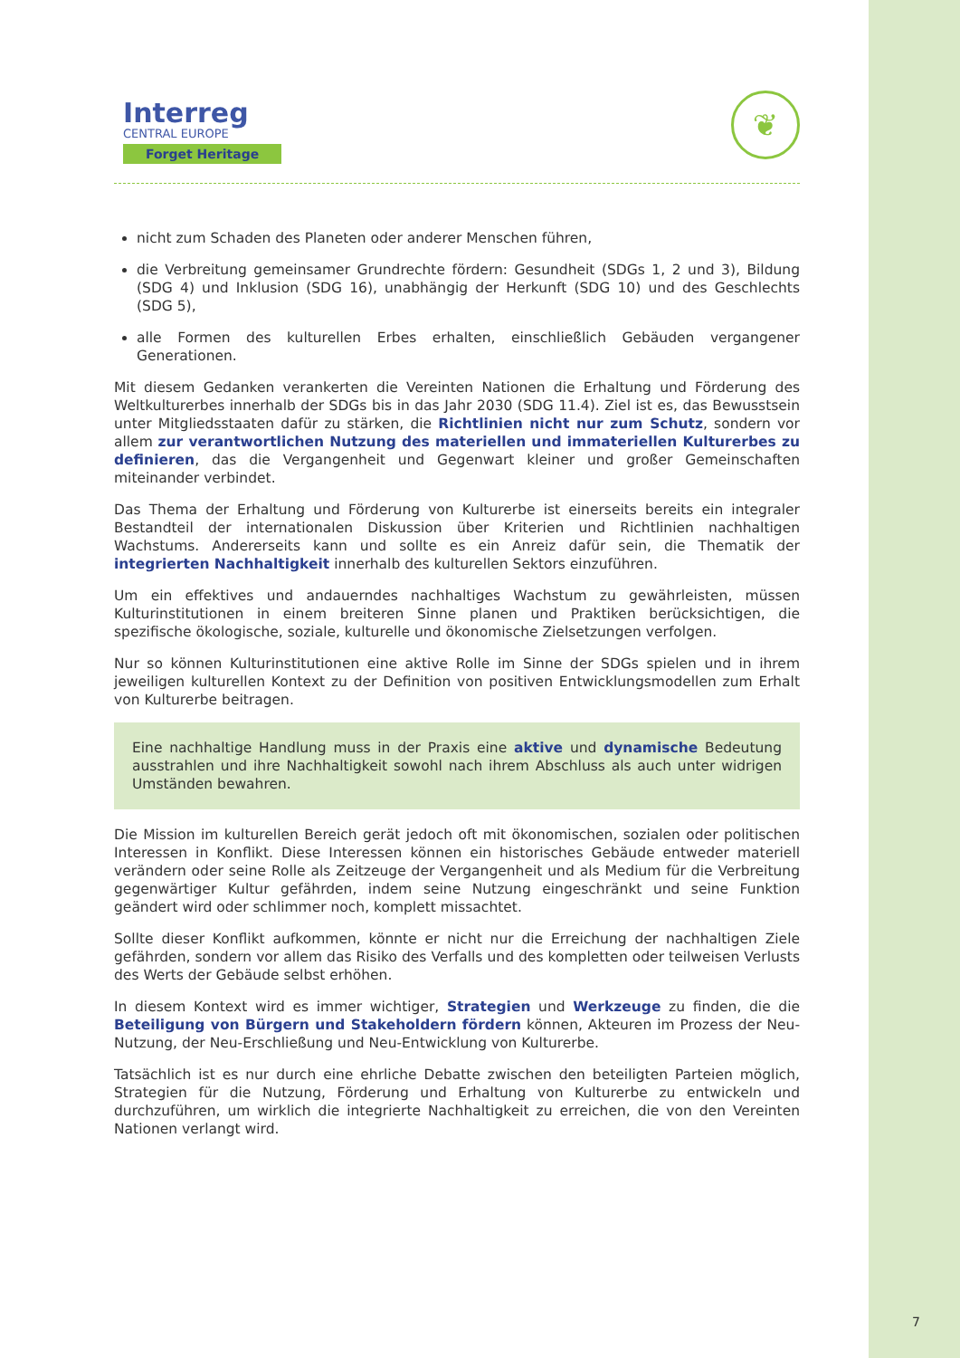Interreg
CENTRAL EUROPE
Forget Heritage
❦
nicht zum Schaden des Planeten oder anderer Menschen führen,
die Verbreitung gemeinsamer Grundrechte fördern: Gesundheit (SDGs 1, 2 und 3), Bildung (SDG 4) und Inklusion (SDG 16), unabhängig der Herkunft (SDG 10) und des Geschlechts (SDG 5),
alle Formen des kulturellen Erbes erhalten, einschließlich Gebäuden vergangener Generationen.
Mit diesem Gedanken verankerten die Vereinten Nationen die Erhaltung und Förderung des Weltkulturerbes innerhalb der SDGs bis in das Jahr 2030 (SDG 11.4). Ziel ist es, das Bewusstsein unter Mitgliedsstaaten dafür zu stärken, die Richtlinien nicht nur zum Schutz, sondern vor allem zur verantwortlichen Nutzung des materiellen und immateriellen Kulturerbes zu definieren, das die Vergangenheit und Gegenwart kleiner und großer Gemeinschaften miteinander verbindet.
Das Thema der Erhaltung und Förderung von Kulturerbe ist einerseits bereits ein integraler Bestandteil der internationalen Diskussion über Kriterien und Richtlinien nachhaltigen Wachstums. Andererseits kann und sollte es ein Anreiz dafür sein, die Thematik der integrierten Nachhaltigkeit innerhalb des kulturellen Sektors einzuführen.
Um ein effektives und andauerndes nachhaltiges Wachstum zu gewährleisten, müssen Kulturinstitutionen in einem breiteren Sinne planen und Praktiken berücksichtigen, die spezifische ökologische, soziale, kulturelle und ökonomische Zielsetzungen verfolgen.
Nur so können Kulturinstitutionen eine aktive Rolle im Sinne der SDGs spielen und in ihrem jeweiligen kulturellen Kontext zu der Definition von positiven Entwicklungsmodellen zum Erhalt von Kulturerbe beitragen.
Eine nachhaltige Handlung muss in der Praxis eine aktive und dynamische Bedeutung ausstrahlen und ihre Nachhaltigkeit sowohl nach ihrem Abschluss als auch unter widrigen Umständen bewahren.
Die Mission im kulturellen Bereich gerät jedoch oft mit ökonomischen, sozialen oder politischen Interessen in Konflikt. Diese Interessen können ein historisches Gebäude entweder materiell verändern oder seine Rolle als Zeitzeuge der Vergangenheit und als Medium für die Verbreitung gegenwärtiger Kultur gefährden, indem seine Nutzung eingeschränkt und seine Funktion geändert wird oder schlimmer noch, komplett missachtet.
Sollte dieser Konflikt aufkommen, könnte er nicht nur die Erreichung der nachhaltigen Ziele gefährden, sondern vor allem das Risiko des Verfalls und des kompletten oder teilweisen Verlusts des Werts der Gebäude selbst erhöhen.
In diesem Kontext wird es immer wichtiger, Strategien und Werkzeuge zu finden, die die Beteiligung von Bürgern und Stakeholdern fördern können, Akteuren im Prozess der Neu-Nutzung, der Neu-Erschließung und Neu-Entwicklung von Kulturerbe.
Tatsächlich ist es nur durch eine ehrliche Debatte zwischen den beteiligten Parteien möglich, Strategien für die Nutzung, Förderung und Erhaltung von Kulturerbe zu entwickeln und durchzuführen, um wirklich die integrierte Nachhaltigkeit zu erreichen, die von den Vereinten Nationen verlangt wird.
7